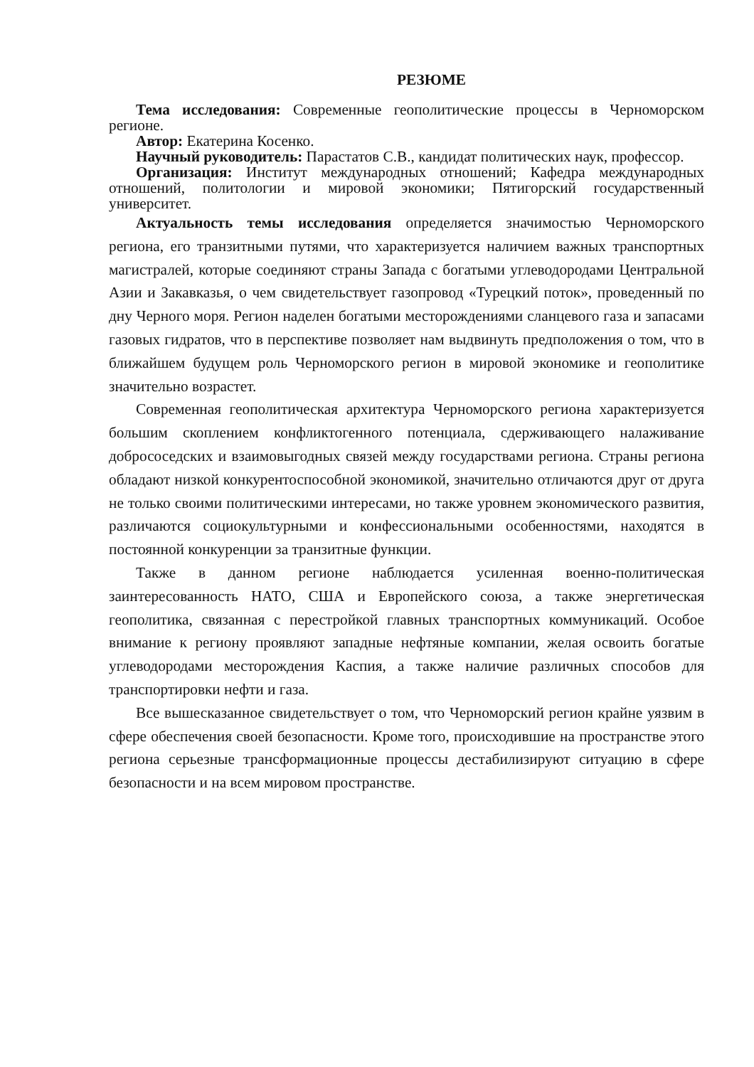РЕЗЮМЕ
Тема исследования: Современные геополитические процессы в Черноморском регионе.
Автор: Екатерина Косенко.
Научный руководитель: Парастатов С.В., кандидат политических наук, профессор.
Организация: Институт международных отношений; Кафедра международных отношений, политологии и мировой экономики; Пятигорский государственный университет.
Актуальность темы исследования определяется значимостью Черноморского региона, его транзитными путями, что характеризуется наличием важных транспортных магистралей, которые соединяют страны Запада с богатыми углеводородами Центральной Азии и Закавказья, о чем свидетельствует газопровод «Турецкий поток», проведенный по дну Черного моря. Регион наделен богатыми месторождениями сланцевого газа и запасами газовых гидратов, что в перспективе позволяет нам выдвинуть предположения о том, что в ближайшем будущем роль Черноморского регион в мировой экономике и геополитике значительно возрастет.
Современная геополитическая архитектура Черноморского региона характеризуется большим скоплением конфликтогенного потенциала, сдерживающего налаживание добрососедских и взаимовыгодных связей между государствами региона. Страны региона обладают низкой конкурентоспособной экономикой, значительно отличаются друг от друга не только своими политическими интересами, но также уровнем экономического развития, различаются социокультурными и конфессиональными особенностями, находятся в постоянной конкуренции за транзитные функции.
Также в данном регионе наблюдается усиленная военно-политическая заинтересованность НАТО, США и Европейского союза, а также энергетическая геополитика, связанная с перестройкой главных транспортных коммуникаций. Особое внимание к региону проявляют западные нефтяные компании, желая освоить богатые углеводородами месторождения Каспия, а также наличие различных способов для транспортировки нефти и газа.
Все вышесказанное свидетельствует о том, что Черноморский регион крайне уязвим в сфере обеспечения своей безопасности. Кроме того, происходившие на пространстве этого региона серьезные трансформационные процессы дестабилизируют ситуацию в сфере безопасности и на всем мировом пространстве.